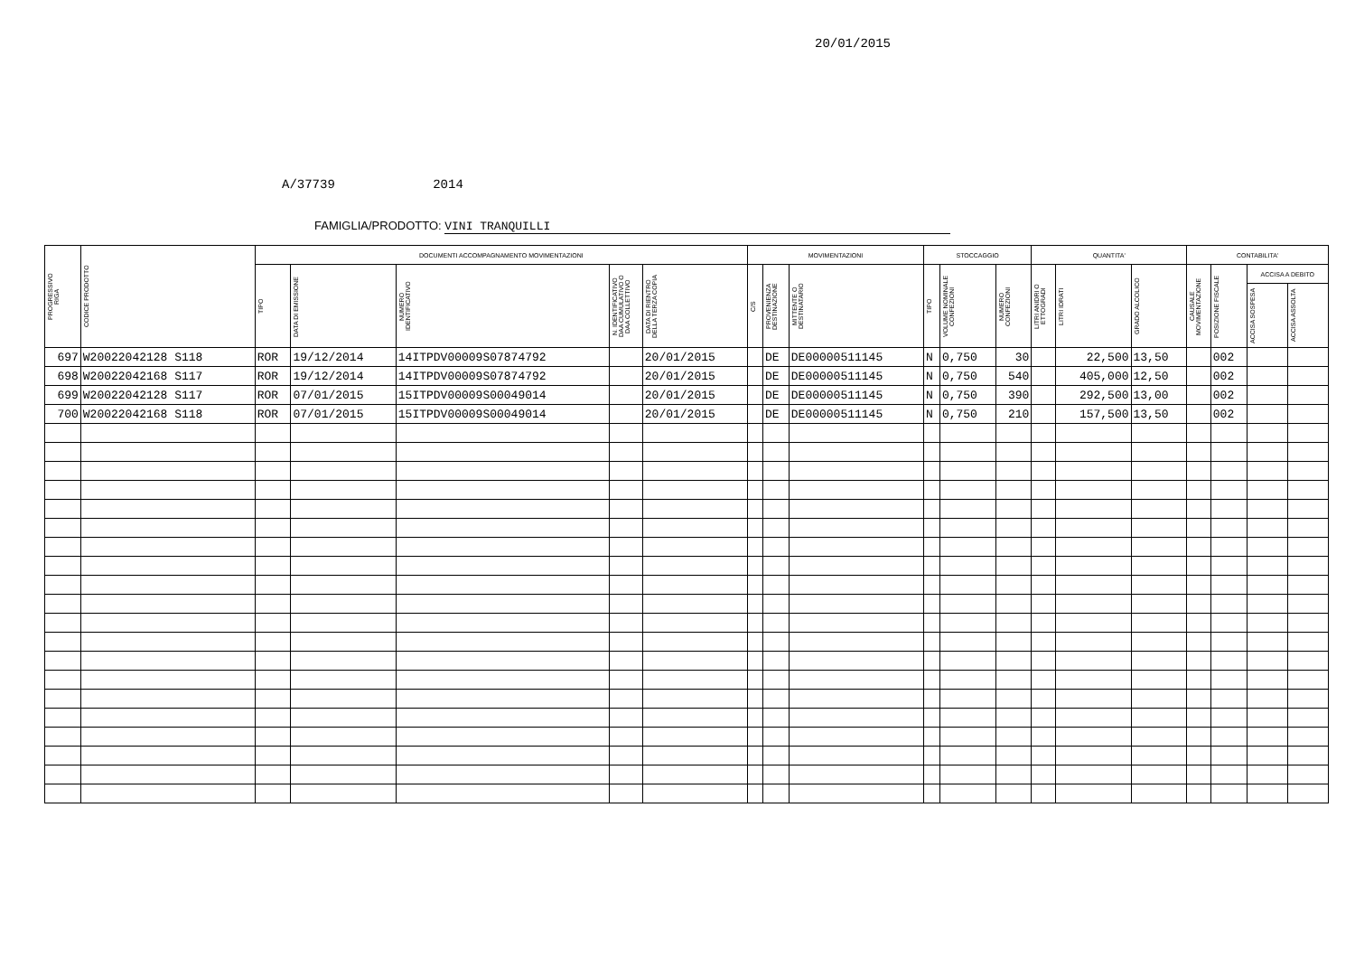20/01/2015
A/37739 2014
FAMIGLIA/PRODOTTO: VINI TRANQUILLI
| PROGRESSIVO RIGA | CODICE PRODOTTO | DOCUMENTI ACCOMPAGNAMENTO MOVIMENTAZIONI | | | | | MOVIMENTAZIONI | | | STOCCAGGIO | | | QUANTITA' | | | CONTABILITA' | | | |
| --- | --- | --- | --- | --- | --- | --- | --- | --- | --- | --- | --- | --- | --- | --- | --- | --- | --- | --- | --- |
| | | TIPO | DATA DI EMISSIONE | NUMERO IDENTIFICATIVO | N. IDENTIFICATIVO DAA CUMULATIVO O DAA COLLETTIVO | DATA DI RIENTRO DELLA TERZA COPIA | C/S | PROVENIENZA DESTINAZIONE | MITTENTE O DESTINATARIO | TIPO | VOLUME NOMINALE CONFEZIONI | NUMERO CONFEZIONI | LITRI ANIDRI O ETTOGRADI | LITRI IDRATI | GRADO ALCOLICO | CAUSALE MOVIMENTAZIONE | POSIZIONE FISCALE | ACCISA A DEBITO | |
| | | | | | | | | | | | | | | | | | | ACCISA SOSPESA | ACCISA ASSOLTA |
| 697 | W20022042128 S118 | ROR | 19/12/2014 | 14ITPDV00009S07874792 | | 20/01/2015 | | DE | DE00000511145 | N | 0,750 | 30 | | 22,500 | 13,50 | | 002 | | |
| 698 | W20022042168 S117 | ROR | 19/12/2014 | 14ITPDV00009S07874792 | | 20/01/2015 | | DE | DE00000511145 | N | 0,750 | 540 | | 405,000 | 12,50 | | 002 | | |
| 699 | W20022042128 S117 | ROR | 07/01/2015 | 15ITPDV00009S00049014 | | 20/01/2015 | | DE | DE00000511145 | N | 0,750 | 390 | | 292,500 | 13,00 | | 002 | | |
| 700 | W20022042168 S118 | ROR | 07/01/2015 | 15ITPDV00009S00049014 | | 20/01/2015 | | DE | DE00000511145 | N | 0,750 | 210 | | 157,500 | 13,50 | | 002 | | |